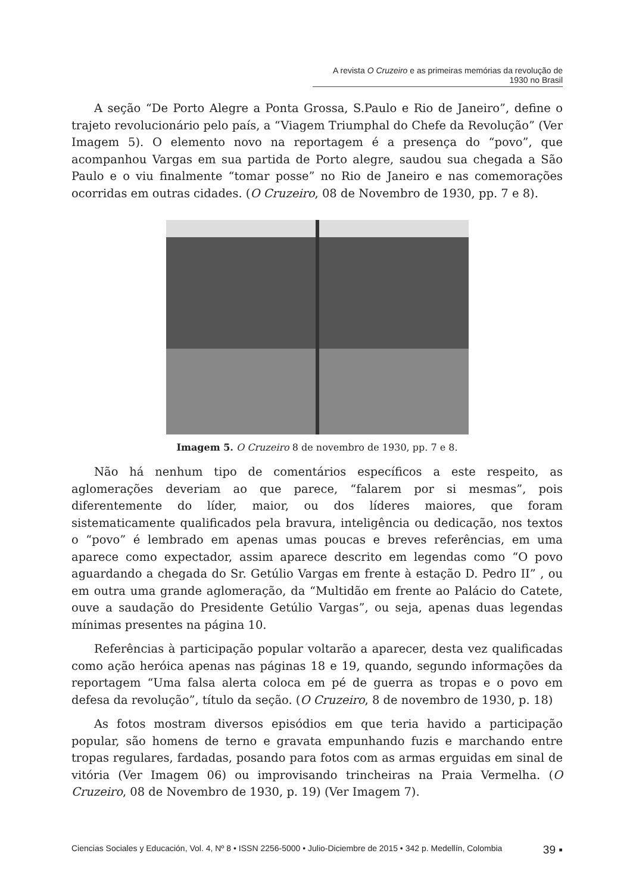A revista O Cruzeiro e as primeiras memórias da revolução de 1930 no Brasil
A seção “De Porto Alegre a Ponta Grossa, S.Paulo e Rio de Janeiro”, define o trajeto revolucionário pelo país, a “Viagem Triumphal do Chefe da Revolução” (Ver Imagem 5). O elemento novo na reportagem é a presença do “povo”, que acompanhou Vargas em sua partida de Porto alegre, saudou sua chegada a São Paulo e o viu finalmente “tomar posse” no Rio de Janeiro e nas comemorações ocorridas em outras cidades. (O Cruzeiro, 08 de Novembro de 1930, pp. 7 e 8).
Imagem 5. O Cruzeiro 8 de novembro de 1930, pp. 7 e 8.
Não há nenhum tipo de comentários específicos a este respeito, as aglomerações deveriam ao que parece, “falarem por si mesmas”, pois diferentemente do líder, maior, ou dos líderes maiores, que foram sistematicamente qualificados pela bravura, inteligência ou dedicação, nos textos o “povo” é lembrado em apenas umas poucas e breves referências, em uma aparece como expectador, assim aparece descrito em legendas como “O povo aguardando a chegada do Sr. Getúlio Vargas em frente à estação D. Pedro II” , ou em outra uma grande aglomeração, da “Multidão em frente ao Palácio do Catete, ouve a saudação do Presidente Getúlio Vargas”, ou seja, apenas duas legendas mínimas presentes na página 10.
Referências à participação popular voltarão a aparecer, desta vez qualificadas como ação heróica apenas nas páginas 18 e 19, quando, segundo informações da reportagem “Uma falsa alerta coloca em pé de guerra as tropas e o povo em defesa da revolução”, título da seção. (O Cruzeiro, 8 de novembro de 1930, p. 18)
As fotos mostram diversos episódios em que teria havido a participação popular, são homens de terno e gravata empunhando fuzis e marchando entre tropas regulares, fardadas, posando para fotos com as armas erguidas em sinal de vitória (Ver Imagem 06) ou improvisando trincheiras na Praia Vermelha. (O Cruzeiro, 08 de Novembro de 1930, p. 19) (Ver Imagem 7).
Ciencias Sociales y Educación, Vol. 4, Nº 8 • ISSN 2256-5000 • Julio-Diciembre de 2015 • 342 p. Medellín, Colombia 39 ▪